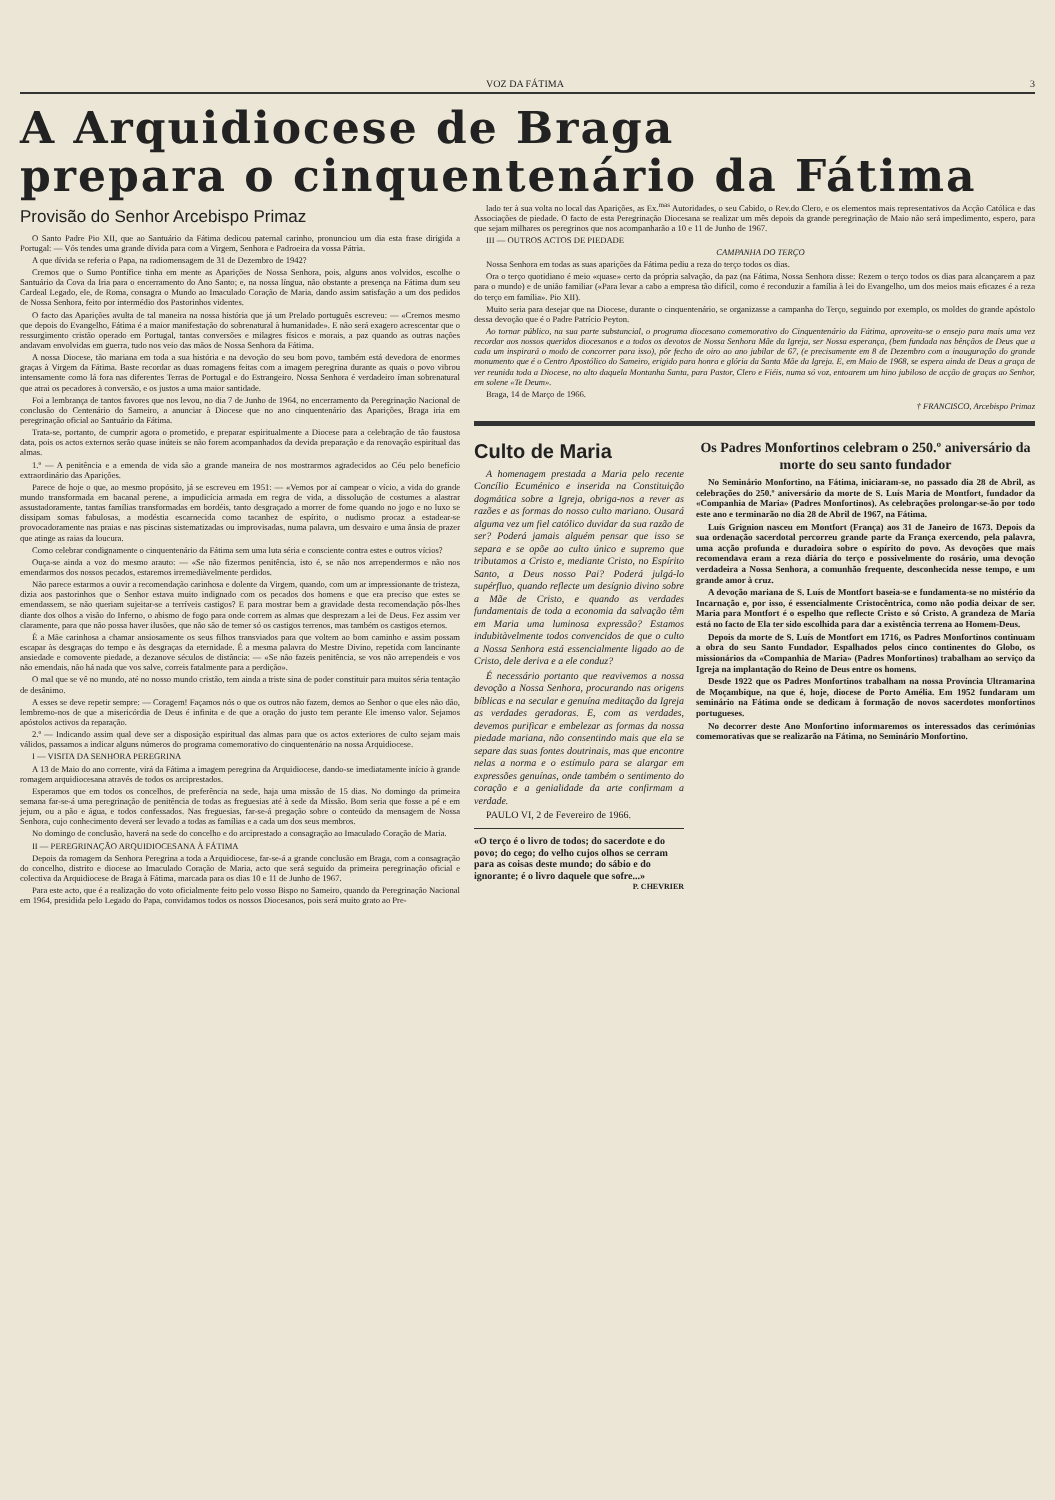VOZ DA FÁTIMA 3
A Arquidiocese de Braga
prepara o cinquentenário da Fátima
Provisão do Senhor Arcebispo Primaz
O Santo Padre Pio XII, que ao Santuário da Fátima dedicou paternal carinho, pronunciou um dia esta frase dirigida a Portugal: — Vós tendes uma grande dívida para com a Virgem, Senhora e Padroeira da vossa Pátria.
A que dívida se referia o Papa, na radiomensagem de 31 de Dezembro de 1942?
Cremos que o Sumo Pontífice tinha em mente as Aparições de Nossa Senhora, pois, alguns anos volvidos, escolhe o Santuário da Cova da Iria para o encerramento do Ano Santo; e, na nossa língua, não obstante a presença na Fátima dum seu Cardeal Legado, ele, de Roma, consagra o Mundo ao Imaculado Coração de Maria, dando assim satisfação a um dos pedidos de Nossa Senhora, feito por intermédio dos Pastorinhos videntes.
O facto das Aparições avulta de tal maneira na nossa história que já um Prelado português escreveu: — «Cremos mesmo que depois do Evangelho, Fátima é a maior manifestação do sobrenatural à humanidade». E não será exagero acrescentar que o ressurgimento cristão operado em Portugal, tantas conversões e milagres físicos e morais, a paz quando as outras nações andavam envolvidas em guerra, tudo nos veio das mãos de Nossa Senhora da Fátima.
A nossa Diocese, tão mariana em toda a sua história e na devoção do seu bom povo, também está devedora de enormes graças à Virgem da Fátima. Baste recordar as duas romagens feitas com a imagem peregrina durante as quais o povo vibrou intensamente como lá fora nas diferentes Terras de Portugal e do Estrangeiro. Nossa Senhora é verdadeiro íman sobrenatural que atrai os pecadores à conversão, e os justos a uma maior santidade.
Foi a lembrança de tantos favores que nos levou, no dia 7 de Junho de 1964, no encerramento da Peregrinação Nacional de conclusão do Centenário do Sameiro, a anunciar à Diocese que no ano cinquentenário das Aparições, Braga iria em peregrinação oficial ao Santuário da Fátima.
Trata-se, portanto, de cumprir agora o prometido, e preparar espiritualmente a Diocese para a celebração de tão faustosa data, pois os actos externos serão quase inúteis se não forem acompanhados da devida preparação e da renovação espiritual das almas.
1.º — A penitência e a emenda de vida são a grande maneira de nos mostrarmos agradecidos ao Céu pelo benefício extraordinário das Aparições.
Parece de hoje o que, ao mesmo propósito, já se escreveu em 1951: — «Vemos por aí campear o vício, a vida do grande mundo transformada em bacanal perene, a impudicícia armada em regra de vida, a dissolução de costumes a alastrar assustadoramente, tantas famílias transformadas em bordéis, tanto desgraçado a morrer de fome quando no jogo e no luxo se dissipam somas fabulosas, a modéstia escarnecida como tacanhez de espírito, o nudismo procaz a estadear-se provocadoramente nas praias e nas piscinas sistematizadas ou improvisadas, numa palavra, um desvairo e uma ânsia de prazer que atinge as raias da loucura.
Como celebrar condignamente o cinquentenário da Fátima sem uma luta séria e consciente contra estes e outros vícios?
Ouça-se ainda a voz do mesmo arauto: — «Se não fizermos penitência, isto é, se não nos arrependermos e não nos emendarmos dos nossos pecados, estaremos irremediàvelmente perdidos.
Não parece estarmos a ouvir a recomendação carinhosa e dolente da Virgem, quando, com um ar impressionante de tristeza, dizia aos pastorinhos que o Senhor estava muito indignado com os pecados dos homens e que era preciso que estes se emendassem, se não queriam sujeitar-se a terríveis castigos? E para mostrar bem a gravidade desta recomendação pôs-lhes diante dos olhos a visão do Inferno, o abismo de fogo para onde correm as almas que desprezam a lei de Deus. Fez assim ver claramente, para que não possa haver ilusões, que não são de temer só os castigos terrenos, mas também os castigos eternos.
É a Mãe carinhosa a chamar ansiosamente os seus filhos transviados para que voltem ao bom caminho e assim possam escapar às desgraças do tempo e às desgraças da eternidade. É a mesma palavra do Mestre Divino, repetida com lancinante ansiedade e comovente piedade, a dezanove séculos de distância: — «Se não fazeis penitência, se vos não arrependeis e vos não emendais, não há nada que vos salve, correis fatalmente para a perdição».
O mal que se vê no mundo, até no nosso mundo cristão, tem ainda a triste sina de poder constituir para muitos séria tentação de desânimo.
A esses se deve repetir sempre: — Coragem! Façamos nós o que os outros não fazem, demos ao Senhor o que eles não dão, lembremo-nos de que a misericórdia de Deus é infinita e de que a oração do justo tem perante Ele imenso valor. Sejamos apóstolos activos da reparação.
2.º — Indicando assim qual deve ser a disposição espiritual das almas para que os actos exteriores de culto sejam mais válidos, passamos a indicar alguns números do programa comemorativo do cinquentenário na nossa Arquidiocese.
I — VISITA DA SENHORA PEREGRINA
A 13 de Maio do ano corrente, virá da Fátima a imagem peregrina da Arquidiocese, dando-se imediatamente início à grande romagem arquidiocesana através de todos os arciprestados.
Esperamos que em todos os concelhos, de preferência na sede, haja uma missão de 15 dias. No domingo da primeira semana far-se-á uma peregrinação de penitência de todas as freguesias até à sede da Missão. Bom seria que fosse a pé e em jejum, ou a pão e água, e todos confessados. Nas freguesias, far-se-á pregação sobre o conteúdo da mensagem de Nossa Senhora, cujo conhecimento deverá ser levado a todas as famílias e a cada um dos seus membros.
No domingo de conclusão, haverá na sede do concelho e do arciprestado a consagração ao Imaculado Coração de Maria.
II — PEREGRINAÇÃO ARQUIDIOCESANA À FÁTIMA
Depois da romagem da Senhora Peregrina a toda a Arquidiocese, far-se-á a grande conclusão em Braga, com a consagração do concelho, distrito e diocese ao Imaculado Coração de Maria, acto que será seguido da primeira peregrinação oficial e colectiva da Arquidiocese de Braga à Fátima, marcada para os dias 10 e 11 de Junho de 1967.
Para este acto, que é a realização do voto oficialmente feito pelo vosso Bispo no Sameiro, quando da Peregrinação Nacional em 1964, presidida pelo Legado do Papa, convidamos todos os nossos Diocesanos, pois será muito grato ao Pre-
lado ter à sua volta no local das Aparições, as Ex.<sup>mas</sup> Autoridades, o seu Cabido, o Rev.do Clero, e os elementos mais representativos da Acção Católica e das Associações de piedade. O facto de esta Peregrinação Diocesana se realizar um mês depois da grande peregrinação de Maio não será impedimento, espero, para que sejam milhares os peregrinos que nos acompanharão a 10 e 11 de Junho de 1967.
III — OUTROS ACTOS DE PIEDADE
CAMPANHA DO TERÇO
Nossa Senhora em todas as suas aparições da Fátima pediu a reza do terço todos os dias.
Ora o terço quotidiano é meio «quase» certo da própria salvação, da paz (na Fátima, Nossa Senhora disse: Rezem o terço todos os dias para alcançarem a paz para o mundo) e de união familiar («Para levar a cabo a empresa tão difícil, como é reconduzir a família à lei do Evangelho, um dos meios mais eficazes é a reza do terço em família». Pio XII).
Muito seria para desejar que na Diocese, durante o cinquentenário, se organizasse a campanha do Terço, seguindo por exemplo, os moldes do grande apóstolo dessa devoção que é o Padre Patrício Peyton.
Ao tornar público, na sua parte substancial, o programa diocesano comemorativo do Cinquentenário da Fátima, aproveita-se o ensejo para mais uma vez recordar aos nossos queridos diocesanos e a todos os devotos de Nossa Senhora Mãe da Igreja, ser Nossa esperança, (bem fundada nas bênçãos de Deus que a cada um inspirará o modo de concorrer para isso), pôr fecho de oiro ao ano jubilar de 67, (e precisamente em 8 de Dezembro com a inauguração do grande monumento que é o Centro Apostólico do Sameiro, erigido para honra e glória da Santa Mãe da Igreja. E, em Maio de 1968, se espera ainda de Deus a graça de ver reunida toda a Diocese, no alto daquela Montanha Santa, para Pastor, Clero e Fiéis, numa só voz, entoarem um hino jubiloso de acção de graças ao Senhor, em solene «Te Deum».
Braga, 14 de Março de 1966.
† FRANCISCO, Arcebispo Primaz
Culto de Maria
A homenagem prestada a Maria pelo recente Concílio Ecuménico e inserida na Constituição dogmática sobre a Igreja, obriga-nos a rever as razões e as formas do nosso culto mariano. Ousará alguma vez um fiel católico duvidar da sua razão de ser? Poderá jamais alguém pensar que isso se separa e se opõe ao culto único e supremo que tributamos a Cristo e, mediante Cristo, no Espírito Santo, a Deus nosso Pai? Poderá julgá-lo supérfluo, quando reflecte um desígnio divino sobre a Mãe de Cristo, e quando as verdades fundamentais de toda a economia da salvação têm em Maria uma luminosa expressão? Estamos indubitàvelmente todos convencidos de que o culto a Nossa Senhora está essencialmente ligado ao de Cristo, dele deriva e a ele conduz?
É necessário portanto que reavivemos a nossa devoção a Nossa Senhora, procurando nas origens bíblicas e na secular e genuína meditação da Igreja as verdades geradoras. E, com as verdades, devemos purificar e embelezar as formas da nossa piedade mariana, não consentindo mais que ela se separe das suas fontes doutrinais, mas que encontre nelas a norma e o estímulo para se alargar em expressões genuínas, onde também o sentimento do coração e a genialidade da arte confirmam a verdade.
PAULO VI, 2 de Fevereiro de 1966.
«O terço é o livro de todos; do sacerdote e do povo; do cego; do velho cujos olhos se cerram para as coisas deste mundo; do sábio e do ignorante; é o livro daquele que sofre...» P. CHEVRIER
Os Padres Monfortinos celebram o 250.º aniversário da morte do seu santo fundador
No Seminário Monfortino, na Fátima, iniciaram-se, no passado dia 28 de Abril, as celebrações do 250.º aniversário da morte de S. Luís Maria de Montfort, fundador da «Companhia de Maria» (Padres Monfortinos). As celebrações prolongar-se-ão por todo este ano e terminarão no dia 28 de Abril de 1967, na Fátima.
Luís Grignion nasceu em Montfort (França) aos 31 de Janeiro de 1673. Depois da sua ordenação sacerdotal percorreu grande parte da França exercendo, pela palavra, uma acção profunda e duradoira sobre o espírito do povo. As devoções que mais recomendava eram a reza diária do terço e possivelmente do rosário, uma devoção verdadeira a Nossa Senhora, a comunhão frequente, desconhecida nesse tempo, e um grande amor à cruz.
A devoção mariana de S. Luís de Montfort baseia-se e fundamenta-se no mistério da Incarnação e, por isso, é essencialmente Cristocêntrica, como não podia deixar de ser. Maria para Montfort é o espelho que reflecte Cristo e só Cristo. A grandeza de Maria está no facto de Ela ter sido escolhida para dar a existência terrena ao Homem-Deus.
Depois da morte de S. Luís de Montfort em 1716, os Padres Monfortinos continuam a obra do seu Santo Fundador. Espalhados pelos cinco continentes do Globo, os missionários da «Companhia de Maria» (Padres Monfortinos) trabalham ao serviço da Igreja na implantação do Reino de Deus entre os homens.
Desde 1922 que os Padres Monfortinos trabalham na nossa Província Ultramarina de Moçambique, na que é, hoje, diocese de Porto Amélia. Em 1952 fundaram um seminário na Fátima onde se dedicam à formação de novos sacerdotes monfortinos portugueses.
No decorrer deste Ano Monfortino informaremos os interessados das cerimónias comemorativas que se realizarão na Fátima, no Seminário Monfortino.